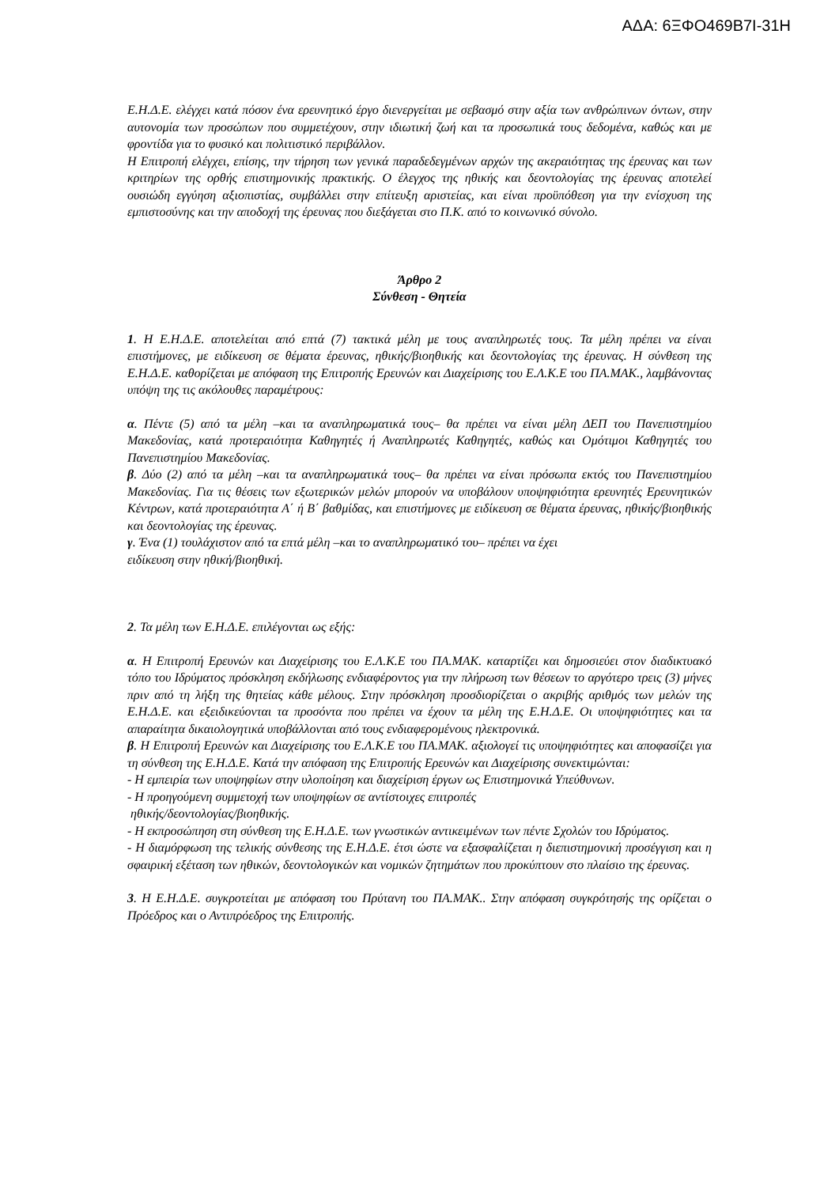ΑΔΑ: 6ΞΦΟ469Β7Ι-31Η
Ε.Η.Δ.Ε. ελέγχει κατά πόσον ένα ερευνητικό έργο διενεργείται με σεβασμό στην αξία των ανθρώπινων όντων, στην αυτονομία των προσώπων που συμμετέχουν, στην ιδιωτική ζωή και τα προσωπικά τους δεδομένα, καθώς και με φροντίδα για το φυσικό και πολιτιστικό περιβάλλον.
Η Επιτροπή ελέγχει, επίσης, την τήρηση των γενικά παραδεδεγμένων αρχών της ακεραιότητας της έρευνας και των κριτηρίων της ορθής επιστημονικής πρακτικής. Ο έλεγχος της ηθικής και δεοντολογίας της έρευνας αποτελεί ουσιώδη εγγύηση αξιοπιστίας, συμβάλλει στην επίτευξη αριστείας, και είναι προϋπόθεση για την ενίσχυση της εμπιστοσύνης και την αποδοχή της έρευνας που διεξάγεται στο Π.Κ. από το κοινωνικό σύνολο.
Άρθρο 2
Σύνθεση - Θητεία
1. Η Ε.Η.Δ.Ε. αποτελείται από επτά (7) τακτικά μέλη με τους αναπληρωτές τους. Τα μέλη πρέπει να είναι επιστήμονες, με ειδίκευση σε θέματα έρευνας, ηθικής/βιοηθικής και δεοντολογίας της έρευνας. Η σύνθεση της Ε.Η.Δ.Ε. καθορίζεται με απόφαση της Επιτροπής Ερευνών και Διαχείρισης του Ε.Λ.Κ.Ε του ΠΑ.ΜΑΚ., λαμβάνοντας υπόψη της τις ακόλουθες παραμέτρους:
α. Πέντε (5) από τα μέλη –και τα αναπληρωματικά τους– θα πρέπει να είναι μέλη ΔΕΠ του Πανεπιστημίου Μακεδονίας, κατά προτεραιότητα Καθηγητές ή Αναπληρωτές Καθηγητές, καθώς και Ομότιμοι Καθηγητές του Πανεπιστημίου Μακεδονίας.
β. Δύο (2) από τα μέλη –και τα αναπληρωματικά τους– θα πρέπει να είναι πρόσωπα εκτός του Πανεπιστημίου Μακεδονίας. Για τις θέσεις των εξωτερικών μελών μπορούν να υποβάλουν υποψηφιότητα ερευνητές Ερευνητικών Κέντρων, κατά προτεραιότητα Α΄ ή Β΄ βαθμίδας, και επιστήμονες με ειδίκευση σε θέματα έρευνας, ηθικής/βιοηθικής και δεοντολογίας της έρευνας.
γ. Ένα (1) τουλάχιστον από τα επτά μέλη –και το αναπληρωματικό του– πρέπει να έχει
ειδίκευση στην ηθική/βιοηθική.
2. Τα μέλη των Ε.Η.Δ.Ε. επιλέγονται ως εξής:
α. Η Επιτροπή Ερευνών και Διαχείρισης του Ε.Λ.Κ.Ε του ΠΑ.ΜΑΚ. καταρτίζει και δημοσιεύει στον διαδικτυακό τόπο του Ιδρύματος πρόσκληση εκδήλωσης ενδιαφέροντος για την πλήρωση των θέσεων το αργότερο τρεις (3) μήνες πριν από τη λήξη της θητείας κάθε μέλους. Στην πρόσκληση προσδιορίζεται ο ακριβής αριθμός των μελών της Ε.Η.Δ.Ε. και εξειδικεύονται τα προσόντα που πρέπει να έχουν τα μέλη της Ε.Η.Δ.Ε. Οι υποψηφιότητες και τα απαραίτητα δικαιολογητικά υποβάλλονται από τους ενδιαφερομένους ηλεκτρονικά.
β. Η Επιτροπή Ερευνών και Διαχείρισης του Ε.Λ.Κ.Ε του ΠΑ.ΜΑΚ. αξιολογεί τις υποψηφιότητες και αποφασίζει για τη σύνθεση της Ε.Η.Δ.Ε. Κατά την απόφαση της Επιτροπής Ερευνών και Διαχείρισης συνεκτιμώνται:
- Η εμπειρία των υποψηφίων στην υλοποίηση και διαχείριση έργων ως Επιστημονικά Υπεύθυνων.
- Η προηγούμενη συμμετοχή των υποψηφίων σε αντίστοιχες επιτροπές
ηθικής/δεοντολογίας/βιοηθικής.
- Η εκπροσώπηση στη σύνθεση της Ε.Η.Δ.Ε. των γνωστικών αντικειμένων των πέντε Σχολών του Ιδρύματος.
- Η διαμόρφωση της τελικής σύνθεσης της Ε.Η.Δ.Ε. έτσι ώστε να εξασφαλίζεται η διεπιστημονική προσέγγιση και η σφαιρική εξέταση των ηθικών, δεοντολογικών και νομικών ζητημάτων που προκύπτουν στο πλαίσιο της έρευνας.
3. Η Ε.Η.Δ.Ε. συγκροτείται με απόφαση του Πρύτανη του ΠΑ.ΜΑΚ.. Στην απόφαση συγκρότησής της ορίζεται ο Πρόεδρος και ο Αντιπρόεδρος της Επιτροπής.